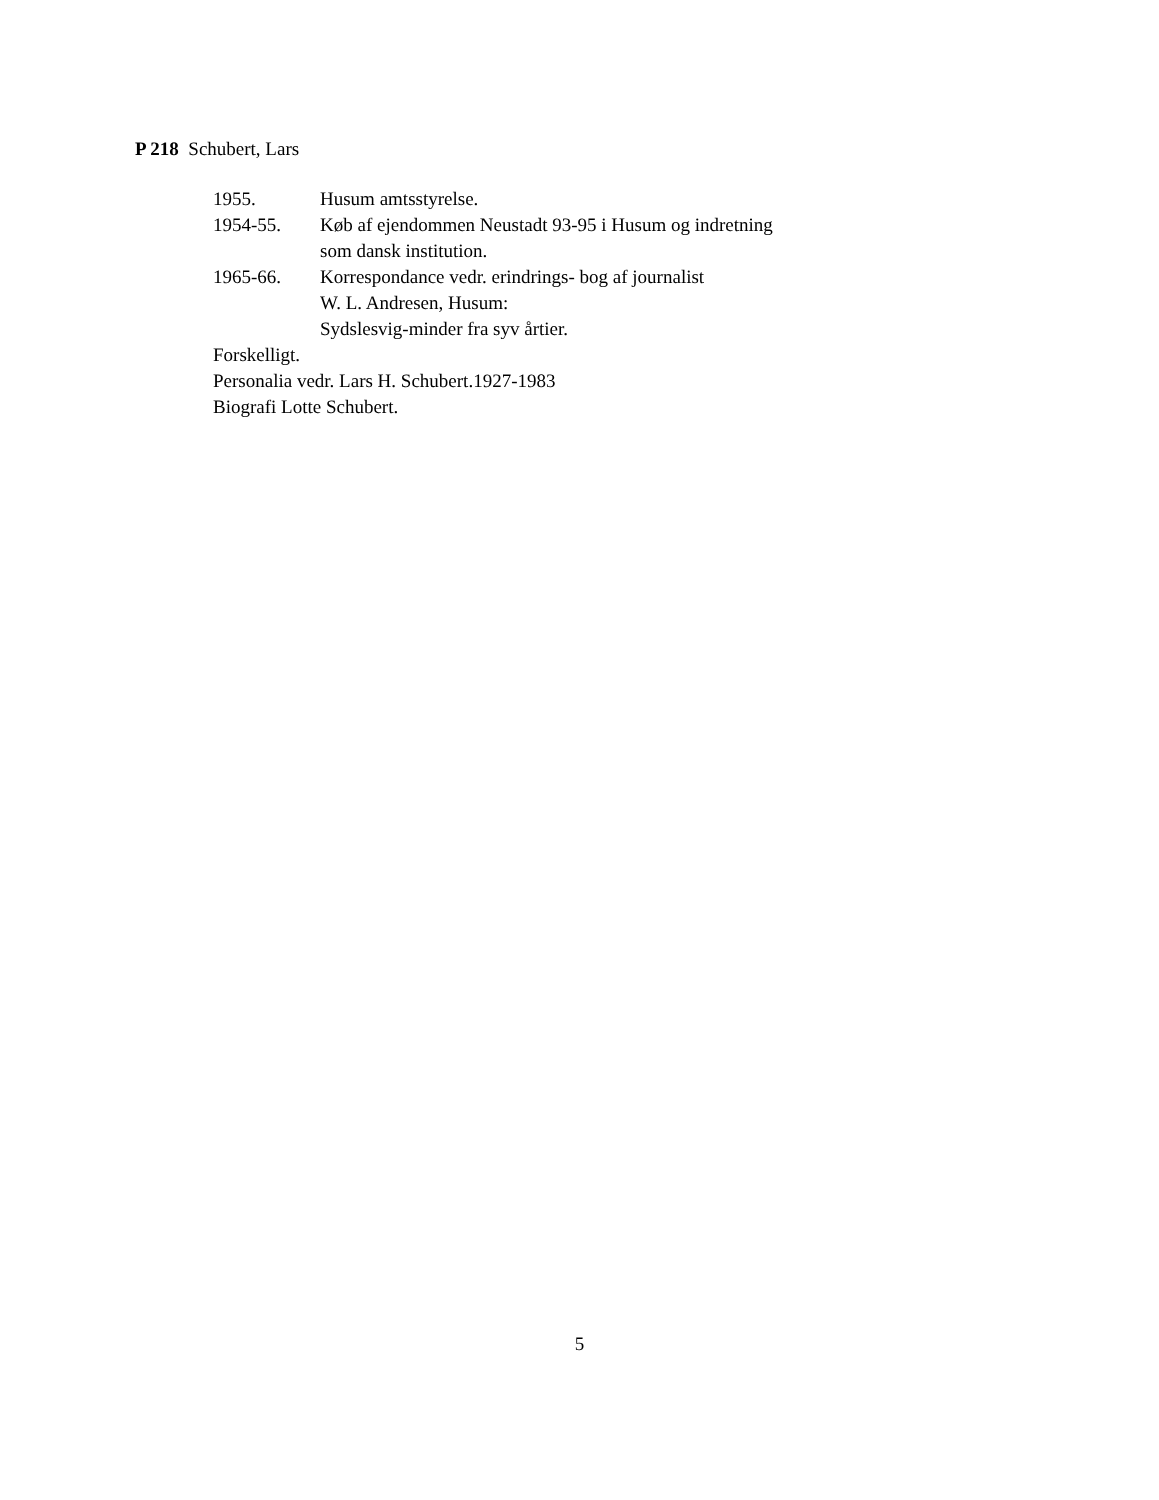P 218 Schubert, Lars
1955. Husum amtsstyrelse.
1954-55. Køb af ejendommen Neustadt 93-95 i Husum og indretning
som dansk institution.
1965-66. Korrespondance vedr. erindrings- bog af journalist
W. L. Andresen, Husum:
Sydslesvig-minder fra syv årtier.
Forskelligt.
Personalia vedr. Lars H. Schubert.1927-1983
Biografi Lotte Schubert.
5